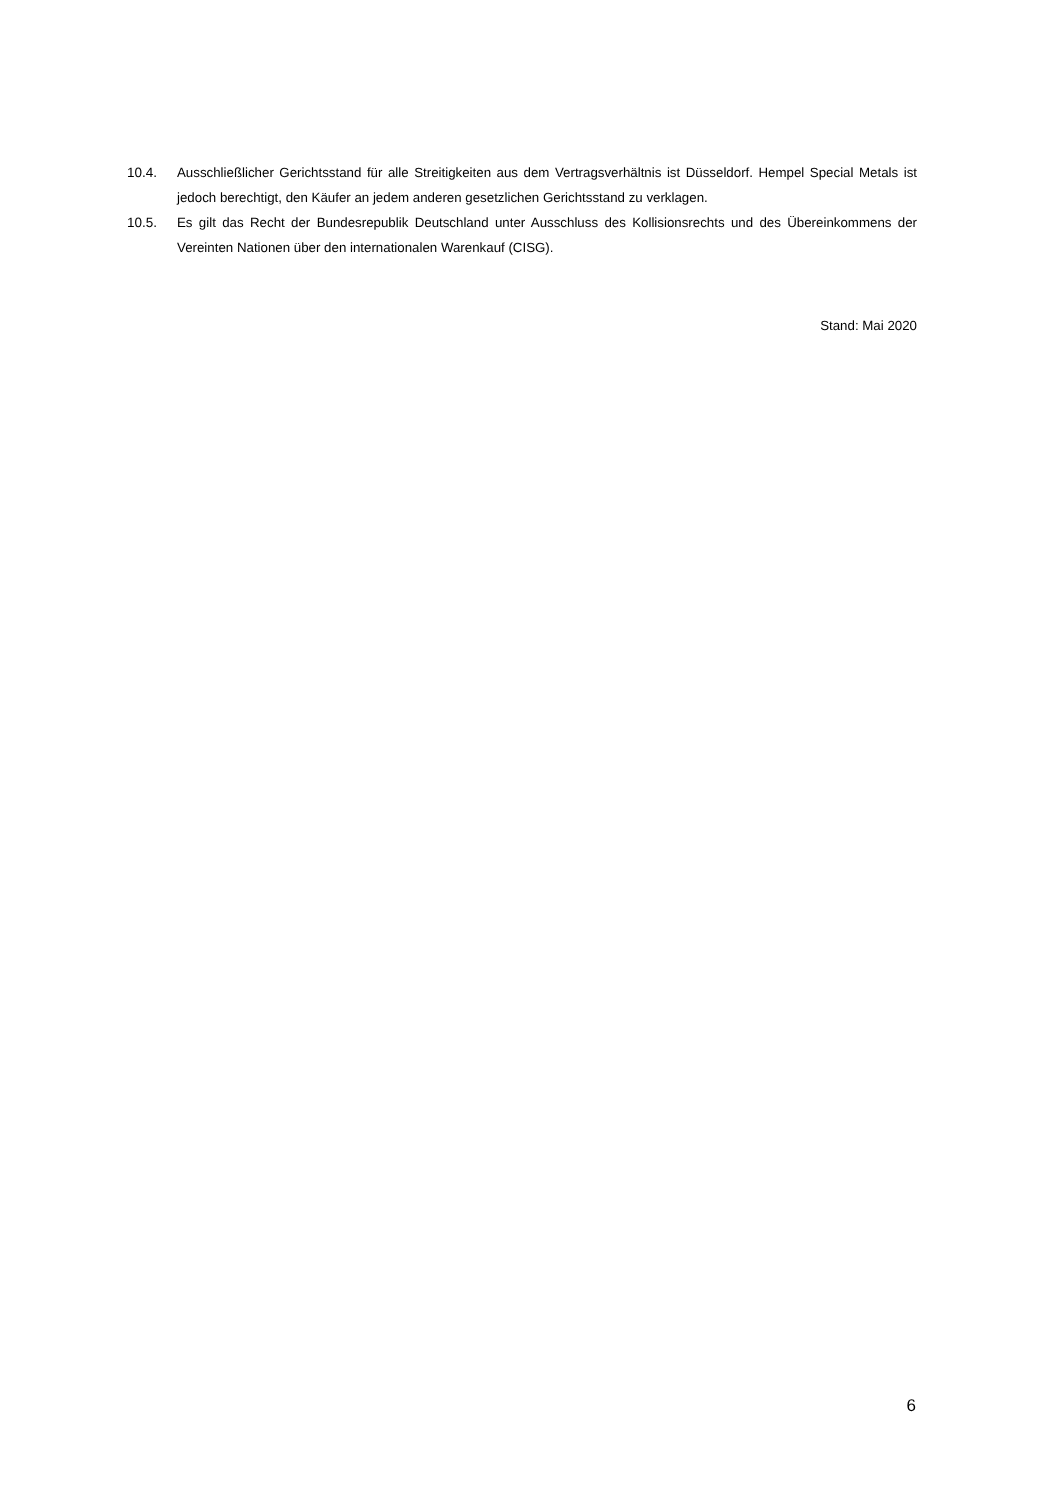10.4. Ausschließlicher Gerichtsstand für alle Streitigkeiten aus dem Vertragsverhältnis ist Düsseldorf. Hempel Special Metals ist jedoch berechtigt, den Käufer an jedem anderen gesetzlichen Gerichtsstand zu verklagen.
10.5. Es gilt das Recht der Bundesrepublik Deutschland unter Ausschluss des Kollisionsrechts und des Übereinkommens der Vereinten Nationen über den internationalen Warenkauf (CISG).
Stand: Mai 2020
6